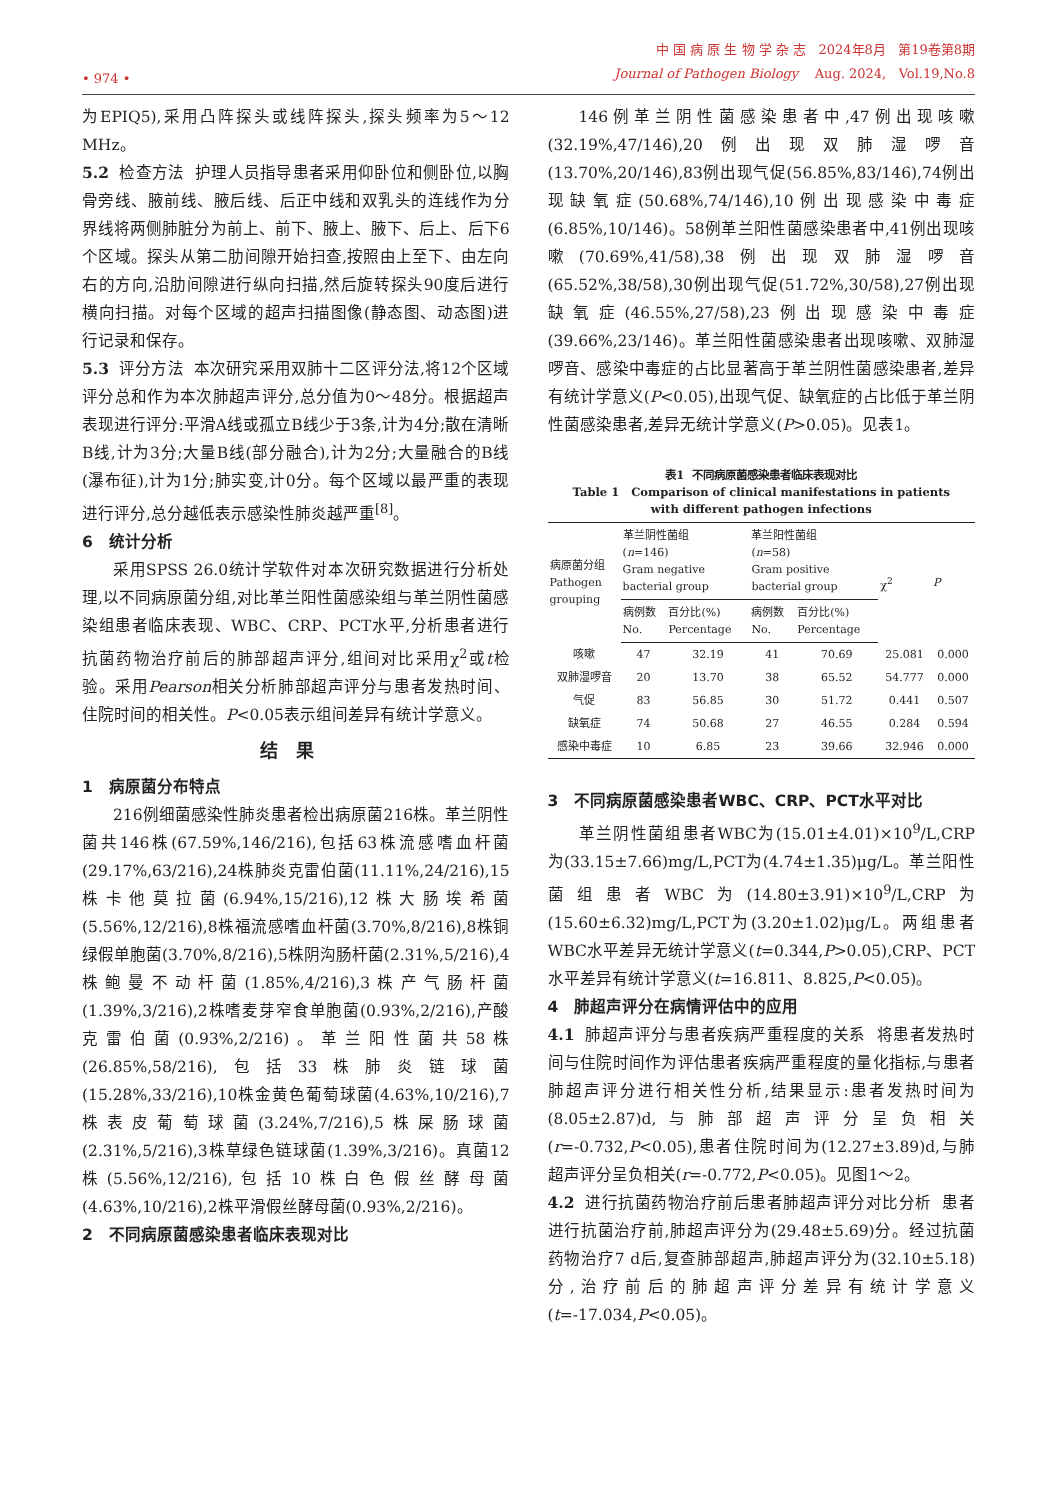• 974 •
中 国 病 原 生 物 学 杂 志 2024年8月 第19卷第8期
Journal of Pathogen Biology Aug. 2024, Vol.19,No.8
为EPIQ5),采用凸阵探头或线阵探头,探头频率为5～12 MHz。
5.2 检查方法 护理人员指导患者采用仰卧位和侧卧位,以胸骨旁线、腋前线、腋后线、后正中线和双乳头的连线作为分界线将两侧肺脏分为前上、前下、腋上、腋下、后上、后下6个区域。探头从第二肋间隙开始扫查,按照由上至下、由左向右的方向,沿肋间隙进行纵向扫描,然后旋转探头90度后进行横向扫描。对每个区域的超声扫描图像(静态图、动态图)进行记录和保存。
5.3 评分方法 本次研究采用双肺十二区评分法,将12个区域评分总和作为本次肺超声评分,总分值为0～48分。根据超声表现进行评分:平滑A线或孤立B线少于3条,计为4分;散在清晰B线,计为3分;大量B线(部分融合),计为2分;大量融合的B线(瀑布征),计为1分;肺实变,计0分。每个区域以最严重的表现进行评分,总分越低表示感染性肺炎越严重<sup>[8]</sup>。
6 统计分析
采用SPSS 26.0统计学软件对本次研究数据进行分析处理,以不同病原菌分组,对比革兰阳性菌感染组与革兰阴性菌感染组患者临床表现、WBC、CRP、PCT水平,分析患者进行抗菌药物治疗前后的肺部超声评分,组间对比采用χ<sup>2</sup>或t检验。采用Pearson相关分析肺部超声评分与患者发热时间、住院时间的相关性。P<0.05表示组间差异有统计学意义。
结果
1 病原菌分布特点
216例细菌感染性肺炎患者检出病原菌216株。革兰阴性菌共146株(67.59%,146/216),包括63株流感嗜血杆菌(29.17%,63/216),24株肺炎克雷伯菌(11.11%,24/216),15株卡他莫拉菌(6.94%,15/216),12株大肠埃希菌(5.56%,12/216),8株福流感嗜血杆菌(3.70%,8/216),8株铜绿假单胞菌(3.70%,8/216),5株阴沟肠杆菌(2.31%,5/216),4株鲍曼不动杆菌(1.85%,4/216),3株产气肠杆菌(1.39%,3/216),2株嗜麦芽窄食单胞菌(0.93%,2/216),产酸克雷伯菌(0.93%,2/216)。革兰阳性菌共58株(26.85%,58/216),包括33株肺炎链球菌(15.28%,33/216),10株金黄色葡萄球菌(4.63%,10/216),7株表皮葡萄球菌(3.24%,7/216),5株屎肠球菌(2.31%,5/216),3株草绿色链球菌(1.39%,3/216)。真菌12株(5.56%,12/216),包括10株白色假丝酵母菌(4.63%,10/216),2株平滑假丝酵母菌(0.93%,2/216)。
2 不同病原菌感染患者临床表现对比
146例革兰阴性菌感染患者中,47例出现咳嗽(32.19%,47/146),20例出现双肺湿啰音(13.70%,20/146),83例出现气促(56.85%,83/146),74例出现缺氧症(50.68%,74/146),10例出现感染中毒症(6.85%,10/146)。58例革兰阳性菌感染患者中,41例出现咳嗽(70.69%,41/58),38例出现双肺湿啰音(65.52%,38/58),30例出现气促(51.72%,30/58),27例出现缺氧症(46.55%,27/58),23例出现感染中毒症(39.66%,23/146)。革兰阳性菌感染患者出现咳嗽、双肺湿啰音、感染中毒症的占比显著高于革兰阴性菌感染患者,差异有统计学意义(P<0.05),出现气促、缺氧症的占比低于革兰阴性菌感染患者,差异无统计学意义(P>0.05)。见表1。
表1 不同病原菌感染患者临床表现对比
Table 1 Comparison of clinical manifestations in patients
with different pathogen infections
| 病原菌分组 Pathogen grouping | 革兰阴性菌组 ( n =146) Gram negative bacterial group | | 革兰阳性菌组 ( n =58) Gram positive bacterial group | | χ<sup>2</sup> | P |
| --- | --- | --- | --- | --- | --- | --- |
| | 病例数 No. | 百分比(%) Percentage | 病例数 No. | 百分比(%) Percentage | | |
| 咳嗽 | 47 | 32.19 | 41 | 70.69 | 25.081 | 0.000 |
| 双肺湿啰音 | 20 | 13.70 | 38 | 65.52 | 54.777 | 0.000 |
| 气促 | 83 | 56.85 | 30 | 51.72 | 0.441 | 0.507 |
| 缺氧症 | 74 | 50.68 | 27 | 46.55 | 0.284 | 0.594 |
| 感染中毒症 | 10 | 6.85 | 23 | 39.66 | 32.946 | 0.000 |
3 不同病原菌感染患者WBC、CRP、PCT水平对比
革兰阴性菌组患者WBC为(15.01±4.01)×10<sup>9</sup>/L,CRP为(33.15±7.66)mg/L,PCT为(4.74±1.35)μg/L。革兰阳性菌组患者WBC为(14.80±3.91)×10<sup>9</sup>/L,CRP为(15.60±6.32)mg/L,PCT为(3.20±1.02)μg/L。两组患者WBC水平差异无统计学意义(t=0.344,P>0.05),CRP、PCT水平差异有统计学意义(t=16.811、8.825,P<0.05)。
4 肺超声评分在病情评估中的应用
4.1 肺超声评分与患者疾病严重程度的关系 将患者发热时间与住院时间作为评估患者疾病严重程度的量化指标,与患者肺超声评分进行相关性分析,结果显示:患者发热时间为(8.05±2.87)d,与肺部超声评分呈负相关(r=-0.732,P<0.05),患者住院时间为(12.27±3.89)d,与肺超声评分呈负相关(r=-0.772,P<0.05)。见图1～2。
4.2 进行抗菌药物治疗前后患者肺超声评分对比分析 患者进行抗菌治疗前,肺超声评分为(29.48±5.69)分。经过抗菌药物治疗7 d后,复查肺部超声,肺超声评分为(32.10±5.18)分,治疗前后的肺超声评分差异有统计学意义(t=-17.034,P<0.05)。